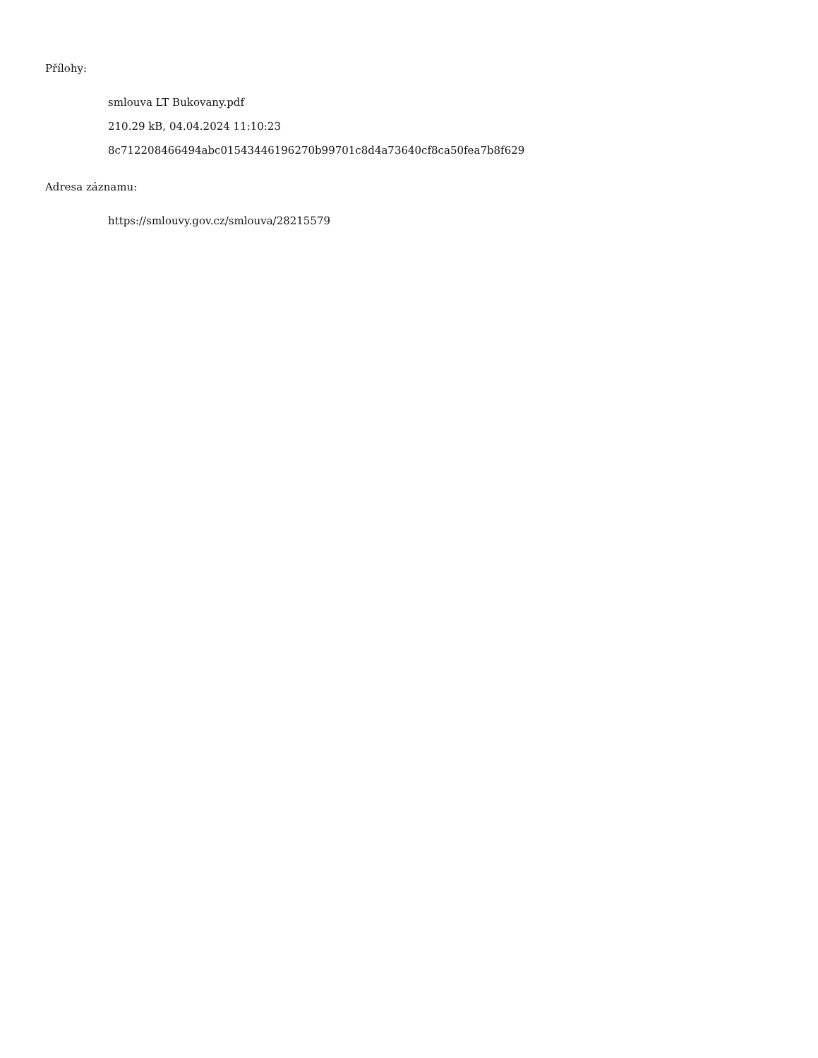Přílohy:
smlouva LT Bukovany.pdf
210.29 kB, 04.04.2024 11:10:23
8c712208466494abc01543446196270b99701c8d4a73640cf8ca50fea7b8f629
Adresa záznamu:
https://smlouvy.gov.cz/smlouva/28215579